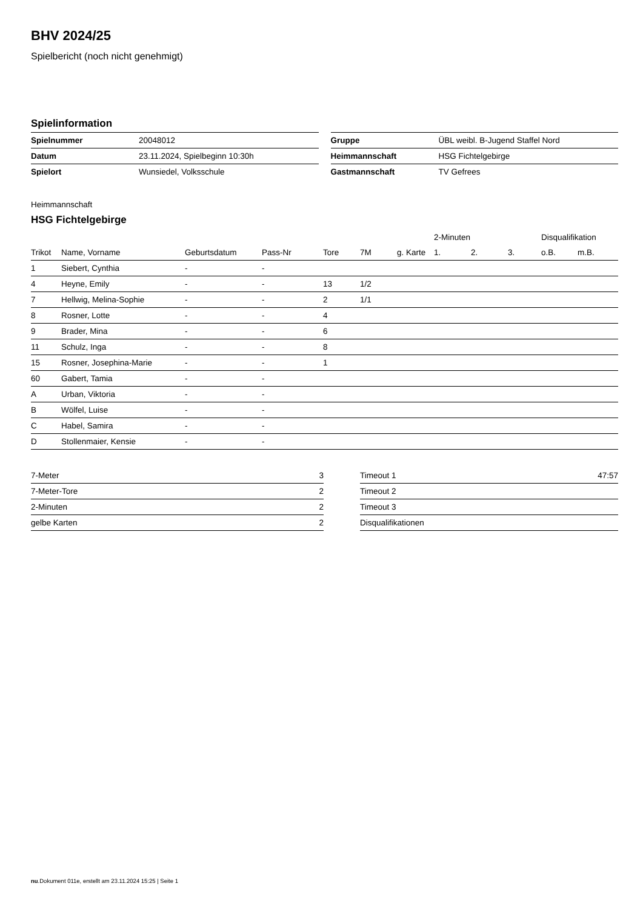BHV 2024/25
Spielbericht (noch nicht genehmigt)
Spielinformation
| Spielnummer | 20048012 |
| Datum | 23.11.2024, Spielbeginn 10:30h |
| Spielort | Wunsiedel, Volksschule |
| Gruppe | ÜBL weibl. B-Jugend Staffel Nord |
| Heimmannschaft | HSG Fichtelgebirge |
| Gastmannschaft | TV Gefrees |
Heimmannschaft
HSG Fichtelgebirge
| | | | | | | | 2-Minuten | | | Disqualifikation | |
| --- | --- | --- | --- | --- | --- | --- | --- | --- | --- | --- | --- |
| Trikot | Name, Vorname | Geburtsdatum | Pass-Nr | Tore | 7M | g. Karte | 1. | 2. | 3. | o.B. | m.B. |
| 1 | Siebert, Cynthia | - | - | | | | | | | | |
| 4 | Heyne, Emily | - | - | 13 | 1/2 | | | | | | |
| 7 | Hellwig, Melina-Sophie | - | - | 2 | 1/1 | | | | | | |
| 8 | Rosner, Lotte | - | - | 4 | | | | | | | |
| 9 | Brader, Mina | - | - | 6 | | | | | | | |
| 11 | Schulz, Inga | - | - | 8 | | | | | | | |
| 15 | Rosner, Josephina-Marie | - | - | 1 | | | | | | | |
| 60 | Gabert, Tamia | - | - | | | | | | | | |
| A | Urban, Viktoria | - | - | | | | | | | | |
| B | Wölfel, Luise | - | - | | | | | | | | |
| C | Habel, Samira | - | - | | | | | | | | |
| D | Stollenmaier, Kensie | - | - | | | | | | | | |
| 7-Meter | 3 |
| 7-Meter-Tore | 2 |
| 2-Minuten | 2 |
| gelbe Karten | 2 |
| Timeout 1 | 47:57 |
| Timeout 2 | |
| Timeout 3 | |
| Disqualifikationen | |
nu.Dokument 011e, erstellt am 23.11.2024 15:25 | Seite 1